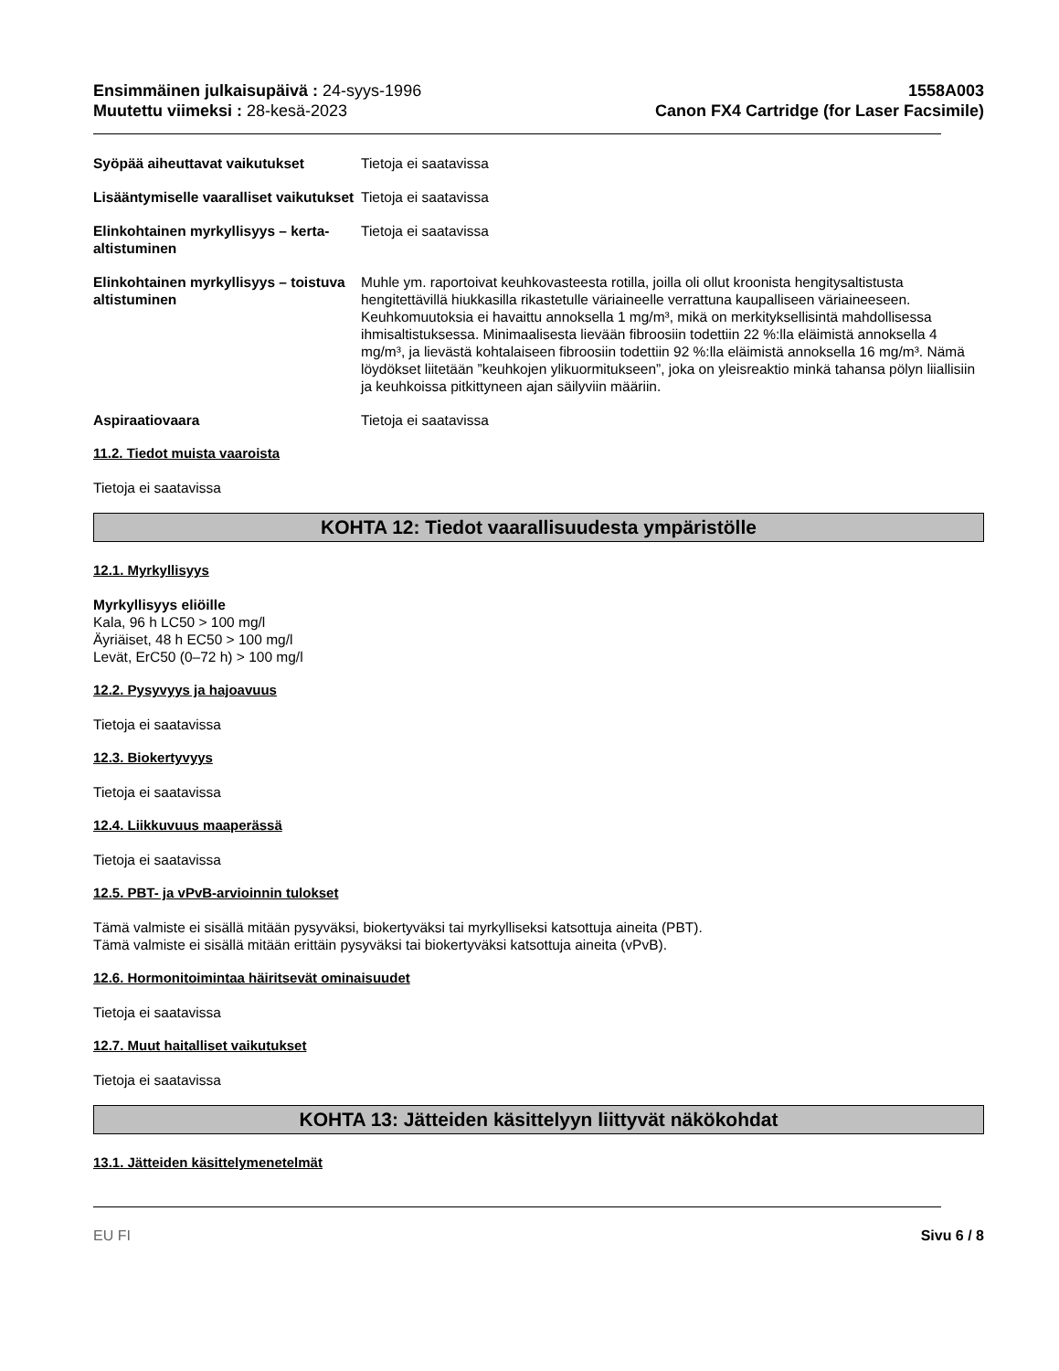Ensimmäinen julkaisupäivä : 24-syys-1996
Muutettu viimeksi : 28-kesä-2023
1558A003
Canon FX4 Cartridge (for Laser Facsimile)
Syöpää aiheuttavat vaikutukset Tietoja ei saatavissa
Lisääntymiselle vaaralliset vaikutukset
Tietoja ei saatavissa
Elinkohtainen myrkyllisyys – kerta-altistuminen
Tietoja ei saatavissa
Elinkohtainen myrkyllisyys – toistuva altistuminen
Muhle ym. raportoivat keuhkovasteesta rotilla, joilla oli ollut kroonista hengitysaltistusta hengitettävillä hiukkasilla rikastetulle väriaineelle verrattuna kaupalliseen väriaineeseen. Keuhkomuutoksia ei havaittu annoksella 1 mg/m³, mikä on merkityksellisintä mahdollisessa ihmisaltistuksessa. Minimaalisesta lievään fibroosiin todettiin 22 %:lla eläimistä annoksella 4 mg/m³, ja lievästä kohtalaiseen fibroosiin todettiin 92 %:lla eläimistä annoksella 16 mg/m³. Nämä löydökset liitetään ”keuhkojen ylikuormitukseen”, joka on yleisreaktio minkä tahansa pölyn liiallisiin ja keuhkoissa pitkittyneen ajan säilyviin määriin.
Aspiraatiovaara Tietoja ei saatavissa
11.2. Tiedot muista vaaroista
Tietoja ei saatavissa
KOHTA 12: Tiedot vaarallisuudesta ympäristölle
12.1. Myrkyllisyys
Myrkyllisyys eliöille
Kala, 96 h LC50 > 100 mg/l
Äyriäiset, 48 h EC50 > 100 mg/l
Levät, ErC50 (0–72 h) > 100 mg/l
12.2. Pysyvyys ja hajoavuus
Tietoja ei saatavissa
12.3. Biokertyvyys
Tietoja ei saatavissa
12.4. Liikkuvuus maaperässä
Tietoja ei saatavissa
12.5. PBT- ja vPvB-arvioinnin tulokset
Tämä valmiste ei sisällä mitään pysyväksi, biokertyväksi tai myrkylliseksi katsottuja aineita (PBT).
Tämä valmiste ei sisällä mitään erittäin pysyväksi tai biokertyväksi katsottuja aineita (vPvB).
12.6. Hormonitoimintaa häiritsevät ominaisuudet
Tietoja ei saatavissa
12.7. Muut haitalliset vaikutukset
Tietoja ei saatavissa
KOHTA 13: Jätteiden käsittelyyn liittyvät näkökohdat
13.1. Jätteiden käsittelymenetelmät
EU FI Sivu 6 / 8